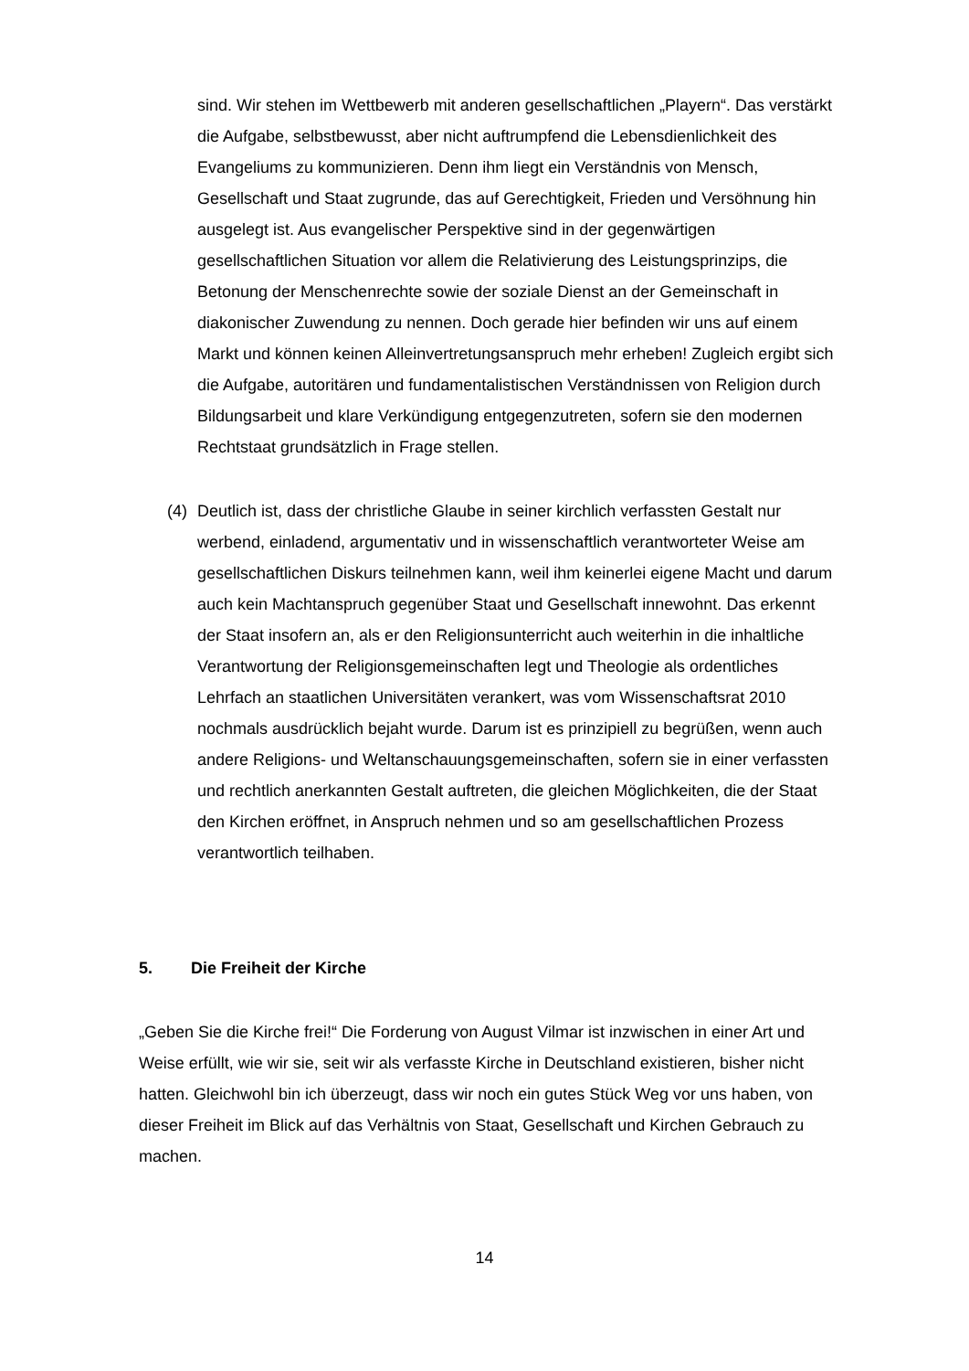sind. Wir stehen im Wettbewerb mit anderen gesellschaftlichen „Playern“. Das verstärkt die Aufgabe, selbstbewusst, aber nicht auftrumpfend die Lebensdienlichkeit des Evangeliums zu kommunizieren. Denn ihm liegt ein Verständnis von Mensch, Gesellschaft und Staat zugrunde, das auf Gerechtigkeit, Frieden und Versöhnung hin ausgelegt ist. Aus evangelischer Perspektive sind in der gegenwärtigen gesellschaftlichen Situation vor allem die Relativierung des Leistungsprinzips, die Betonung der Menschenrechte sowie der soziale Dienst an der Gemeinschaft in diakonischer Zuwendung zu nennen. Doch gerade hier befinden wir uns auf einem Markt und können keinen Alleinvertretungsanspruch mehr erheben! Zugleich ergibt sich die Aufgabe, autoritären und fundamentalistischen Verständnissen von Religion durch Bildungsarbeit und klare Verkündigung entgegenzutreten, sofern sie den modernen Rechtstaat grundsätzlich in Frage stellen.
(4) Deutlich ist, dass der christliche Glaube in seiner kirchlich verfassten Gestalt nur werbend, einladend, argumentativ und in wissenschaftlich verantworteter Weise am gesellschaftlichen Diskurs teilnehmen kann, weil ihm keinerlei eigene Macht und darum auch kein Machtanspruch gegenüber Staat und Gesellschaft innewohnt. Das erkennt der Staat insofern an, als er den Religionsunterricht auch weiterhin in die inhaltliche Verantwortung der Religionsgemeinschaften legt und Theologie als ordentliches Lehrfach an staatlichen Universitäten verankert, was vom Wissenschaftsrat 2010 nochmals ausdrücklich bejaht wurde. Darum ist es prinzipiell zu begrüßen, wenn auch andere Religions- und Weltanschauungsgemeinschaften, sofern sie in einer verfassten und rechtlich anerkannten Gestalt auftreten, die gleichen Möglichkeiten, die der Staat den Kirchen eröffnet, in Anspruch nehmen und so am gesellschaftlichen Prozess verantwortlich teilhaben.
5. Die Freiheit der Kirche
„Geben Sie die Kirche frei!“ Die Forderung von August Vilmar ist inzwischen in einer Art und Weise erfüllt, wie wir sie, seit wir als verfasste Kirche in Deutschland existieren, bisher nicht hatten. Gleichwohl bin ich überzeugt, dass wir noch ein gutes Stück Weg vor uns haben, von dieser Freiheit im Blick auf das Verhältnis von Staat, Gesellschaft und Kirchen Gebrauch zu machen.
14